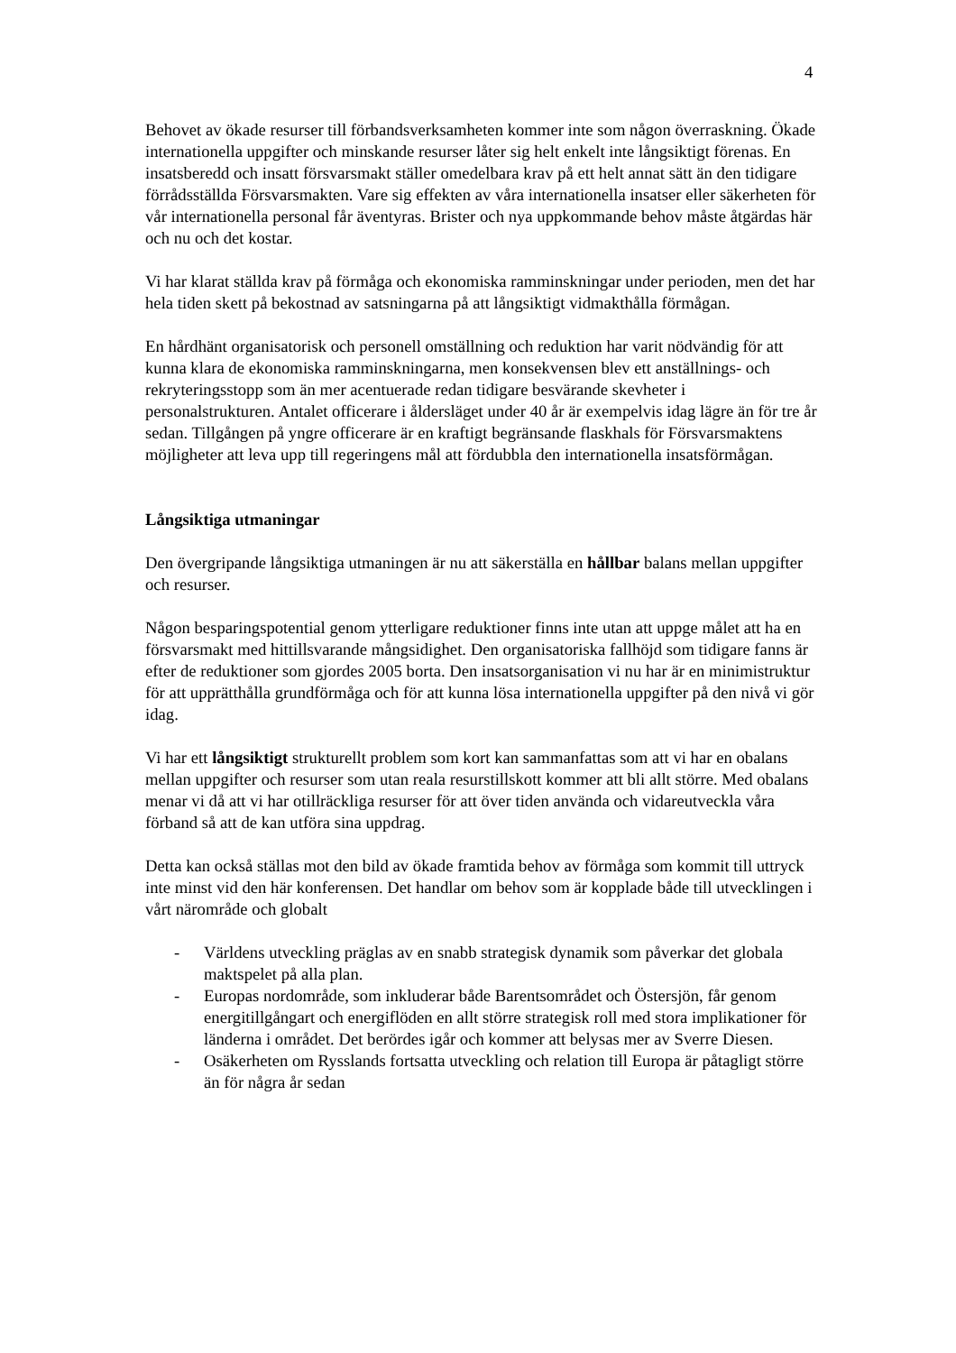4
Behovet av ökade resurser till förbandsverksamheten kommer inte som någon överraskning. Ökade internationella uppgifter och minskande resurser låter sig helt enkelt inte långsiktigt förenas. En insatsberedd och insatt försvarsmakt ställer omedelbara krav på ett helt annat sätt än den tidigare förrådsställda Försvarsmakten. Vare sig effekten av våra internationella insatser eller säkerheten för vår internationella personal får äventyras. Brister och nya uppkommande behov måste åtgärdas här och nu och det kostar.
Vi har klarat ställda krav på förmåga och ekonomiska ramminskningar under perioden, men det har hela tiden skett på bekostnad av satsningarna på att långsiktigt vidmakthålla förmågan.
En hårdhänt organisatorisk och personell omställning och reduktion har varit nödvändig för att kunna klara de ekonomiska ramminskningarna, men konsekvensen blev ett anställnings- och rekryteringsstopp som än mer acentuerade redan tidigare besvärande skevheter i personalstrukturen. Antalet officerare i åldersläget under 40 år är exempelvis idag lägre än för tre år sedan. Tillgången på yngre officerare är en kraftigt begränsande flaskhals för Försvarsmaktens möjligheter att leva upp till regeringens mål att fördubbla den internationella insatsförmågan.
Långsiktiga utmaningar
Den övergripande långsiktiga utmaningen är nu att säkerställa en hållbar balans mellan uppgifter och resurser.
Någon besparingspotential genom ytterligare reduktioner finns inte utan att uppge målet att ha en försvarsmakt med hittillsvarande mångsidighet. Den organisatoriska fallhöjd som tidigare fanns är efter de reduktioner som gjordes 2005 borta. Den insatsorganisation vi nu har är en minimistruktur för att upprätthålla grundförmåga och för att kunna lösa internationella uppgifter på den nivå vi gör idag.
Vi har ett långsiktigt strukturellt problem som kort kan sammanfattas som att vi har en obalans mellan uppgifter och resurser som utan reala resurstillskott kommer att bli allt större. Med obalans menar vi då att vi har otillräckliga resurser för att över tiden använda och vidareutveckla våra förband så att de kan utföra sina uppdrag.
Detta kan också ställas mot den bild av ökade framtida behov av förmåga som kommit till uttryck inte minst vid den här konferensen. Det handlar om behov som är kopplade både till utvecklingen i vårt närområde och globalt
- Världens utveckling präglas av en snabb strategisk dynamik som påverkar det globala maktspelet på alla plan.
- Europas nordområde, som inkluderar både Barentsområdet och Östersjön, får genom energitillgångart och energiflöden en allt större strategisk roll med stora implikationer för länderna i området. Det berördes igår och kommer att belysas mer av Sverre Diesen.
- Osäkerheten om Rysslands fortsatta utveckling och relation till Europa är påtagligt större än för några år sedan